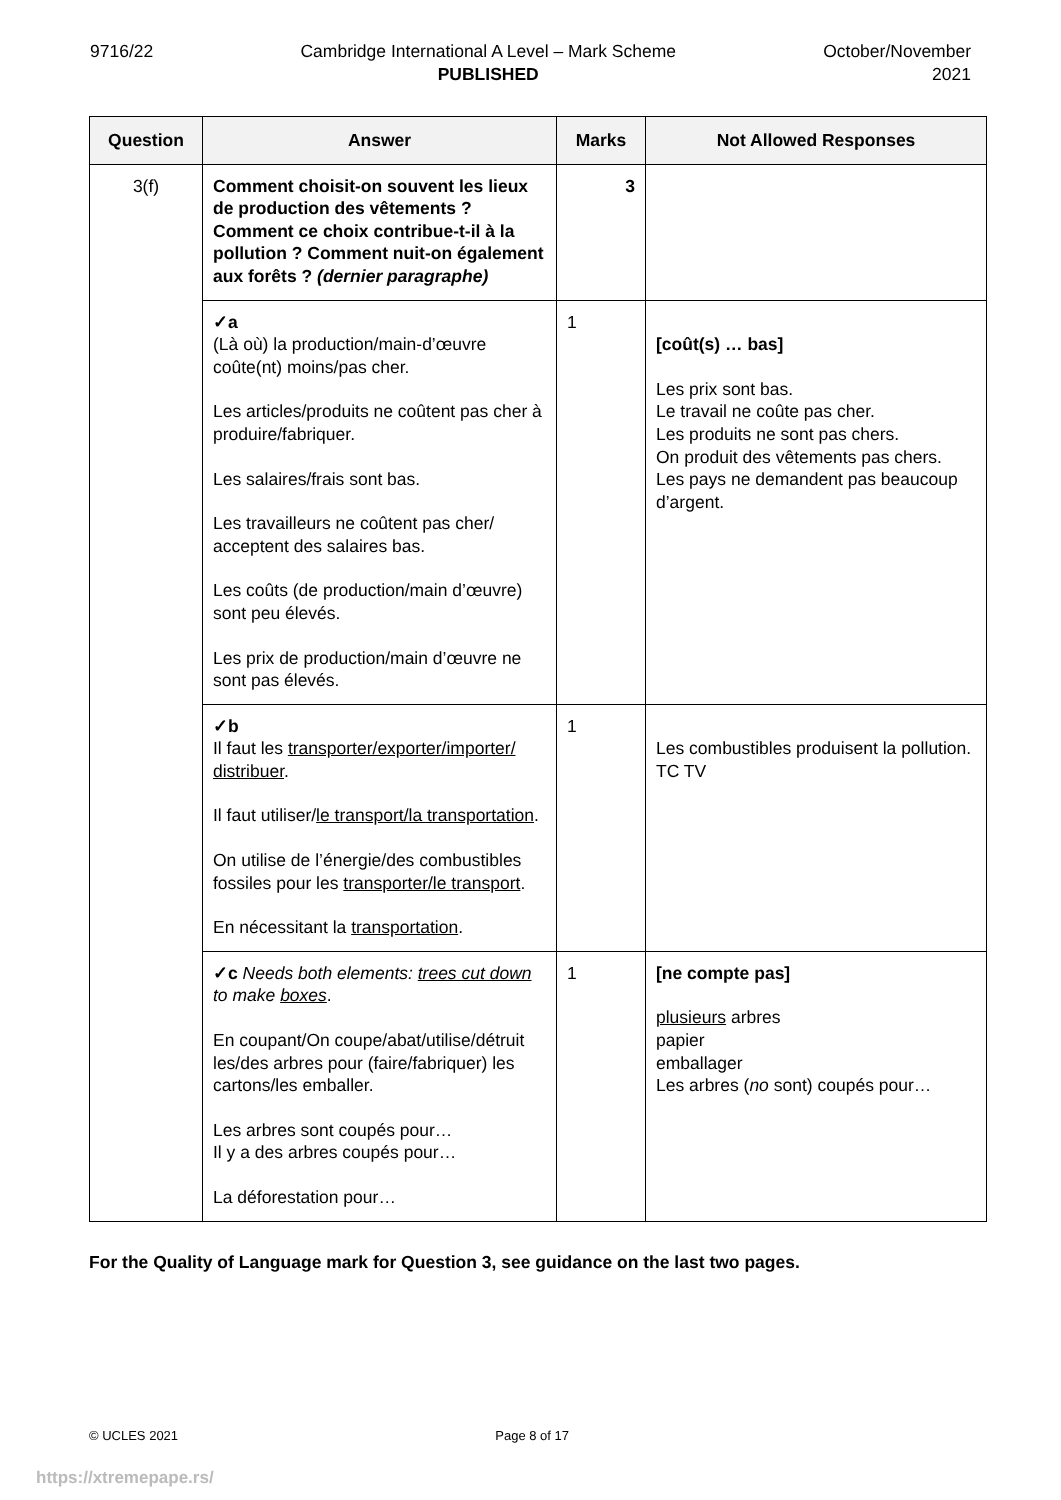9716/22 Cambridge International A Level – Mark Scheme
PUBLISHED
October/November
2021
| Question | Answer | Marks | Not Allowed Responses |
| --- | --- | --- | --- |
| 3(f) | Comment choisit-on souvent les lieux de production des vêtements ? Comment ce choix contribue-t-il à la pollution ? Comment nuit-on également aux forêts ? (dernier paragraphe) | 3 | |
| | ✓a (Là où) la production/main-d’œuvre coûte(nt) moins/pas cher. Les articles/produits ne coûtent pas cher à produire/fabriquer. Les salaires/frais sont bas. Les travailleurs ne coûtent pas cher/ acceptent des salaires bas. Les coûts (de production/main d’œuvre) sont peu élevés. Les prix de production/main d’œuvre ne sont pas élevés. | 1 | [coût(s) … bas] Les prix sont bas. Le travail ne coûte pas cher. Les produits ne sont pas chers. On produit des vêtements pas chers. Les pays ne demandent pas beaucoup d’argent. |
| | ✓b Il faut les transporter/exporter/importer/ distribuer . Il faut utiliser/ le transport/la transportation . On utilise de l’énergie/des combustibles fossiles pour les transporter/le transport . En nécessitant la transportation . | 1 | Les combustibles produisent la pollution. TC TV |
| | ✓c Needs both elements: trees cut down to make boxes . En coupant/On coupe/abat/utilise/détruit les/des arbres pour (faire/fabriquer) les cartons/les emballer. Les arbres sont coupés pour… Il y a des arbres coupés pour… La déforestation pour… | 1 | [ne compte pas] plusieurs arbres papier emballager Les arbres ( no sont) coupés pour… |
For the Quality of Language mark for Question 3, see guidance on the last two pages.
© UCLES 2021 Page 8 of 17
https://xtremepape.rs/